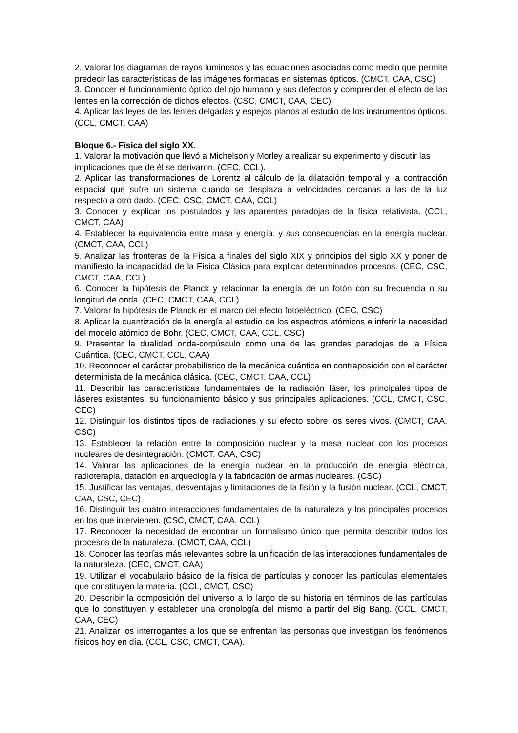2. Valorar los diagramas de rayos luminosos y las ecuaciones asociadas como medio que permite predecir las características de las imágenes formadas en sistemas ópticos. (CMCT, CAA, CSC)
3. Conocer el funcionamiento óptico del ojo humano y sus defectos y comprender el efecto de las lentes en la corrección de dichos efectos. (CSC, CMCT, CAA, CEC)
4. Aplicar las leyes de las lentes delgadas y espejos planos al estudio de los instrumentos ópticos. (CCL, CMCT, CAA)
Bloque 6.- Física del siglo XX.
1. Valorar la motivación que llevó a Michelson y Morley a realizar su experimento y discutir las
implicaciones que de él se derivaron. (CEC, CCL).
2. Aplicar las transformaciones de Lorentz al cálculo de la dilatación temporal y la contracción espacial que sufre un sistema cuando se desplaza a velocidades cercanas a las de la luz respecto a otro dado. (CEC, CSC, CMCT, CAA, CCL)
3. Conocer y explicar los postulados y las aparentes paradojas de la física relativista. (CCL, CMCT, CAA)
4. Establecer la equivalencia entre masa y energía, y sus consecuencias en la energía nuclear. (CMCT, CAA, CCL)
5. Analizar las fronteras de la Física a finales del siglo XIX y principios del siglo XX y poner de manifiesto la incapacidad de la Física Clásica para explicar determinados procesos. (CEC, CSC, CMCT, CAA, CCL)
6. Conocer la hipótesis de Planck y relacionar la energía de un fotón con su frecuencia o su longitud de onda. (CEC, CMCT, CAA, CCL)
7. Valorar la hipótesis de Planck en el marco del efecto fotoeléctrico. (CEC, CSC)
8. Aplicar la cuantización de la energía al estudio de los espectros atómicos e inferir la necesidad del modelo atómico de Bohr. (CEC, CMCT, CAA, CCL, CSC)
9. Presentar la dualidad onda-corpúsculo como una de las grandes paradojas de la Física Cuántica. (CEC, CMCT, CCL, CAA)
10. Reconocer el carácter probabilístico de la mecánica cuántica en contraposición con el carácter determinista de la mecánica clásica. (CEC, CMCT, CAA, CCL)
11. Describir las características fundamentales de la radiación láser, los principales tipos de láseres existentes, su funcionamiento básico y sus principales aplicaciones. (CCL, CMCT, CSC, CEC)
12. Distinguir los distintos tipos de radiaciones y su efecto sobre los seres vivos. (CMCT, CAA, CSC)
13. Establecer la relación entre la composición nuclear y la masa nuclear con los procesos nucleares de desintegración. (CMCT, CAA, CSC)
14. Valorar las aplicaciones de la energía nuclear en la producción de energía eléctrica, radioterapia, datación en arqueología y la fabricación de armas nucleares. (CSC)
15. Justificar las ventajas, desventajas y limitaciones de la fisión y la fusión nuclear. (CCL, CMCT, CAA, CSC, CEC)
16. Distinguir las cuatro interacciones fundamentales de la naturaleza y los principales procesos en los que intervienen. (CSC, CMCT, CAA, CCL)
17. Reconocer la necesidad de encontrar un formalismo único que permita describir todos los procesos de la naturaleza. (CMCT, CAA, CCL)
18. Conocer las teorías más relevantes sobre la unificación de las interacciones fundamentales de la naturaleza. (CEC, CMCT, CAA)
19. Utilizar el vocabulario básico de la física de partículas y conocer las partículas elementales que constituyen la materia. (CCL, CMCT, CSC)
20. Describir la composición del universo a lo largo de su historia en términos de las partículas que lo constituyen y establecer una cronología del mismo a partir del Big Bang. (CCL, CMCT, CAA, CEC)
21. Analizar los interrogantes a los que se enfrentan las personas que investigan los fenómenos físicos hoy en día. (CCL, CSC, CMCT, CAA).